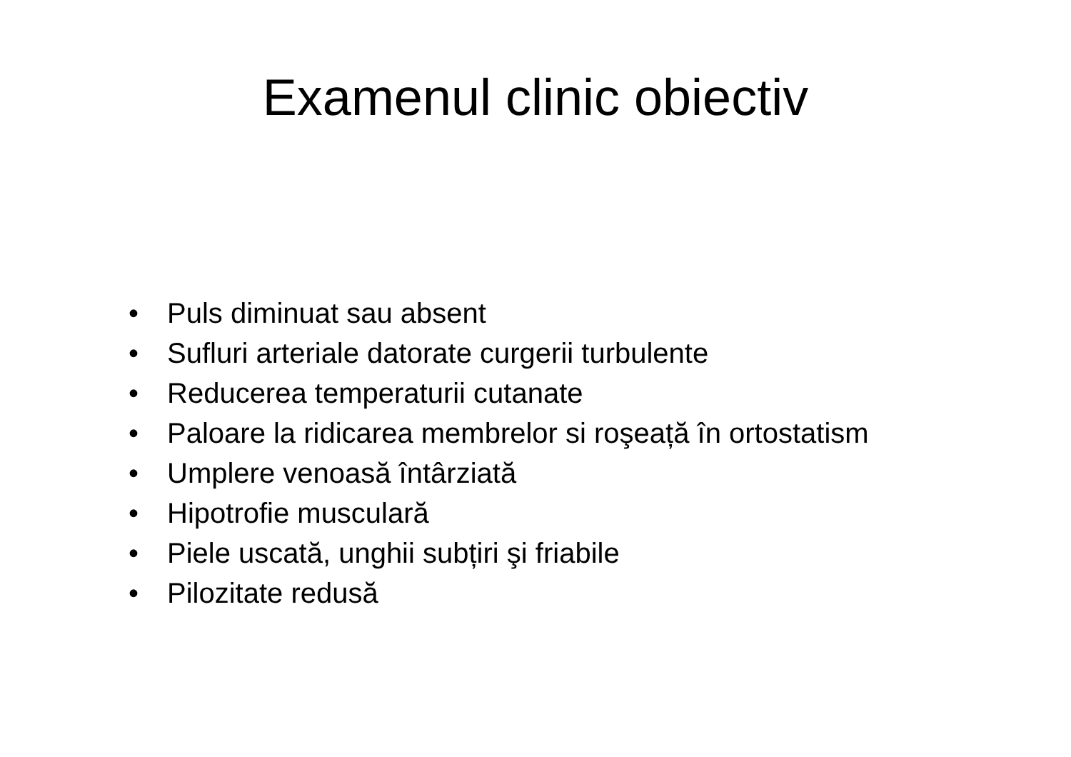Examenul clinic obiectiv
• Puls diminuat sau absent
• Sufluri arteriale datorate curgerii turbulente
• Reducerea temperaturii cutanate
• Paloare la ridicarea membrelor si roşeață în ortostatism
• Umplere venoasă întârziată
• Hipotrofie musculară
• Piele uscată, unghii subțiri şi friabile
• Pilozitate redusă